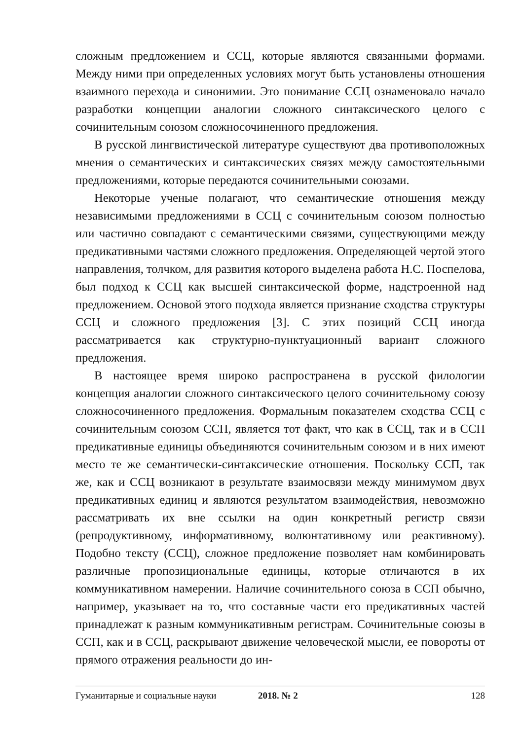сложным предложением и ССЦ, которые являются связанными формами. Между ними при определенных условиях могут быть установлены отношения взаимного перехода и синонимии. Это понимание ССЦ ознаменовало начало разработки концепции аналогии сложного синтаксического целого с сочинительным союзом сложносочиненного предложения.
В русской лингвистической литературе существуют два противоположных мнения о семантических и синтаксических связях между самостоятельными предложениями, которые передаются сочинительными союзами.
Некоторые ученые полагают, что семантические отношения между независимыми предложениями в ССЦ с сочинительным союзом полностью или частично совпадают с семантическими связями, существующими между предикативными частями сложного предложения. Определяющей чертой этого направления, толчком, для развития которого выделена работа Н.С. Поспелова, был подход к ССЦ как высшей синтаксической форме, надстроенной над предложением. Основой этого подхода является признание сходства структуры ССЦ и сложного предложения [3]. С этих позиций ССЦ иногда рассматривается как структурно-пунктуационный вариант сложного предложения.
В настоящее время широко распространена в русской филологии концепция аналогии сложного синтаксического целого сочинительному союзу сложносочиненного предложения. Формальным показателем сходства ССЦ с сочинительным союзом ССП, является тот факт, что как в ССЦ, так и в ССП предикативные единицы объединяются сочинительным союзом и в них имеют место те же семантически-синтаксические отношения. Поскольку ССП, так же, как и ССЦ возникают в результате взаимосвязи между минимумом двух предикативных единиц и являются результатом взаимодействия, невозможно рассматривать их вне ссылки на один конкретный регистр связи (репродуктивному, информативному, волюнтативному или реактивному). Подобно тексту (ССЦ), сложное предложение позволяет нам комбинировать различные пропозициональные единицы, которые отличаются в их коммуникативном намерении. Наличие сочинительного союза в ССП обычно, например, указывает на то, что составные части его предикативных частей принадлежат к разным коммуникативным регистрам. Сочинительные союзы в ССП, как и в ССЦ, раскрывают движение человеческой мысли, ее повороты от прямого отражения реальности до ин-
Гуманитарные и социальные науки 2018. № 2 128